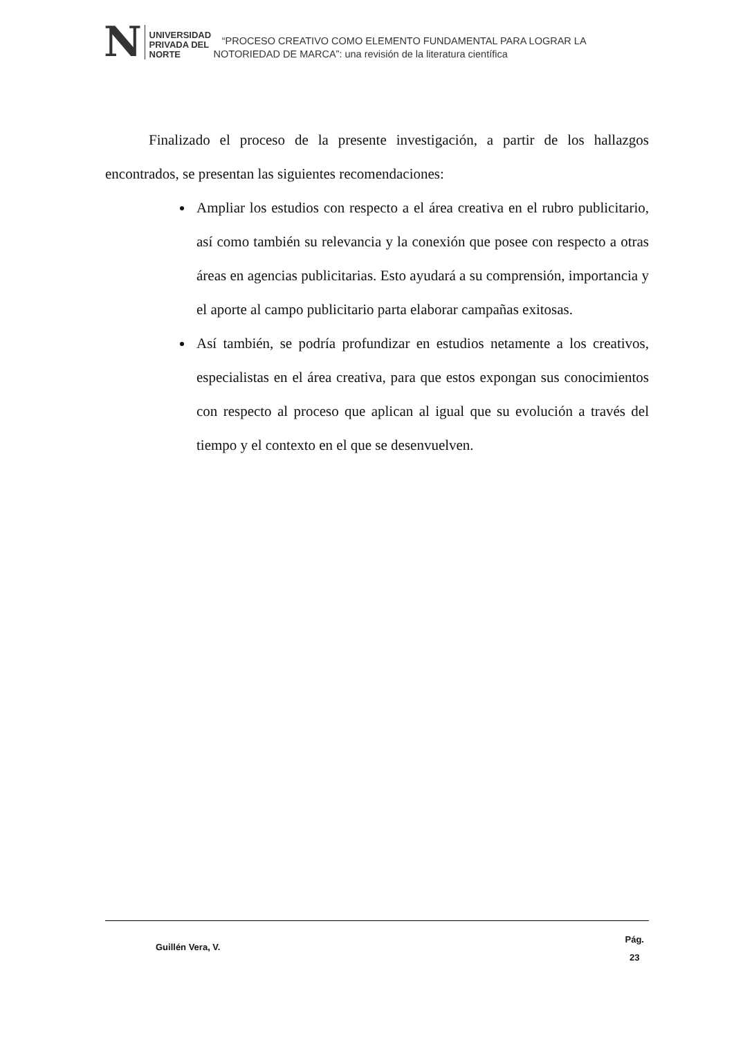N
UNIVERSIDAD
PRIVADA DEL NORTE
“PROCESO CREATIVO COMO ELEMENTO FUNDAMENTAL PARA LOGRAR LA NOTORIEDAD DE MARCA”: una revisión de la literatura científica
Finalizado el proceso de la presente investigación, a partir de los hallazgos encontrados, se presentan las siguientes recomendaciones:
Ampliar los estudios con respecto a el área creativa en el rubro publicitario, así como también su relevancia y la conexión que posee con respecto a otras áreas en agencias publicitarias. Esto ayudará a su comprensión, importancia y el aporte al campo publicitario parta elaborar campañas exitosas.
Así también, se podría profundizar en estudios netamente a los creativos, especialistas en el área creativa, para que estos expongan sus conocimientos con respecto al proceso que aplican al igual que su evolución a través del tiempo y el contexto en el que se desenvuelven.
Guillén Vera, V.
Pág.
23